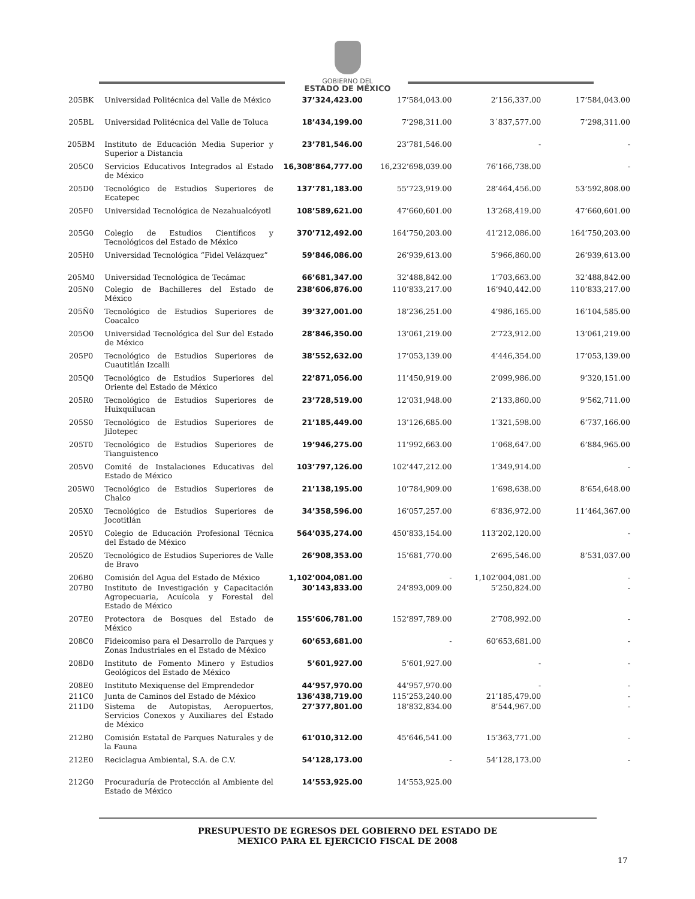GOBIERNO DEL
ESTADO DE MÉXICO
| 205BK | Universidad Politécnica del Valle de México | 37’324,423.00 | 17’584,043.00 | 2’156,337.00 | 17’584,043.00 |
| 205BL | Universidad Politécnica del Valle de Toluca | 18’434,199.00 | 7’298,311.00 | 3´837,577.00 | 7’298,311.00 |
| 205BM | Instituto de Educación Media Superior y Superior a Distancia | 23’781,546.00 | 23’781,546.00 | - | - |
| 205C0 | Servicios Educativos Integrados al Estado de México | 16,308’864,777.00 | 16,232’698,039.00 | 76’166,738.00 | - |
| 205D0 | Tecnológico de Estudios Superiores de Ecatepec | 137’781,183.00 | 55’723,919.00 | 28’464,456.00 | 53’592,808.00 |
| 205F0 | Universidad Tecnológica de Nezahualcóyotl | 108’589,621.00 | 47’660,601.00 | 13’268,419.00 | 47’660,601.00 |
| 205G0 | Colegio de Estudios Científicos y Tecnológicos del Estado de México | 370’712,492.00 | 164’750,203.00 | 41’212,086.00 | 164’750,203.00 |
| 205H0 | Universidad Tecnológica “Fidel Velázquez” | 59’846,086.00 | 26’939,613.00 | 5’966,860.00 | 26’939,613.00 |
| 205M0 | Universidad Tecnológica de Tecámac | 66’681,347.00 | 32’488,842.00 | 1’703,663.00 | 32’488,842.00 |
| 205N0 | Colegio de Bachilleres del Estado de México | 238’606,876.00 | 110’833,217.00 | 16’940,442.00 | 110’833,217.00 |
| 205Ñ0 | Tecnológico de Estudios Superiores de Coacalco | 39’327,001.00 | 18’236,251.00 | 4’986,165.00 | 16’104,585.00 |
| 205O0 | Universidad Tecnológica del Sur del Estado de México | 28’846,350.00 | 13’061,219.00 | 2’723,912.00 | 13’061,219.00 |
| 205P0 | Tecnológico de Estudios Superiores de Cuautitlán Izcalli | 38’552,632.00 | 17’053,139.00 | 4’446,354.00 | 17’053,139.00 |
| 205Q0 | Tecnológico de Estudios Superiores del Oriente del Estado de México | 22’871,056.00 | 11’450,919.00 | 2’099,986.00 | 9’320,151.00 |
| 205R0 | Tecnológico de Estudios Superiores de Huixquilucan | 23’728,519.00 | 12’031,948.00 | 2’133,860.00 | 9’562,711.00 |
| 205S0 | Tecnológico de Estudios Superiores de Jilotepec | 21’185,449.00 | 13’126,685.00 | 1’321,598.00 | 6’737,166.00 |
| 205T0 | Tecnológico de Estudios Superiores de Tianguistenco | 19’946,275.00 | 11’992,663.00 | 1’068,647.00 | 6’884,965.00 |
| 205V0 | Comité de Instalaciones Educativas del Estado de México | 103’797,126.00 | 102’447,212.00 | 1’349,914.00 | - |
| 205W0 | Tecnológico de Estudios Superiores de Chalco | 21’138,195.00 | 10’784,909.00 | 1’698,638.00 | 8’654,648.00 |
| 205X0 | Tecnológico de Estudios Superiores de Jocotitlán | 34’358,596.00 | 16’057,257.00 | 6’836,972.00 | 11’464,367.00 |
| 205Y0 | Colegio de Educación Profesional Técnica del Estado de México | 564’035,274.00 | 450’833,154.00 | 113’202,120.00 | - |
| 205Z0 | Tecnológico de Estudios Superiores de Valle de Bravo | 26’908,353.00 | 15’681,770.00 | 2’695,546.00 | 8’531,037.00 |
| 206B0 | Comisión del Agua del Estado de México | 1,102’004,081.00 | - | 1,102’004,081.00 | - |
| 207B0 | Instituto de Investigación y Capacitación Agropecuaria, Acuícola y Forestal del Estado de México | 30’143,833.00 | 24’893,009.00 | 5’250,824.00 | - |
| 207E0 | Protectora de Bosques del Estado de México | 155’606,781.00 | 152’897,789.00 | 2’708,992.00 | - |
| 208C0 | Fideicomiso para el Desarrollo de Parques y Zonas Industriales en el Estado de México | 60’653,681.00 | - | 60’653,681.00 | - |
| 208D0 | Instituto de Fomento Minero y Estudios Geológicos del Estado de México | 5’601,927.00 | 5’601,927.00 | - | - |
| 208E0 | Instituto Mexiquense del Emprendedor | 44’957,970.00 | 44’957,970.00 | - | - |
| 211C0 | Junta de Caminos del Estado de México | 136’438,719.00 | 115’253,240.00 | 21’185,479.00 | - |
| 211D0 | Sistema de Autopistas, Aeropuertos, Servicios Conexos y Auxiliares del Estado de México | 27’377,801.00 | 18’832,834.00 | 8’544,967.00 | - |
| 212B0 | Comisión Estatal de Parques Naturales y de la Fauna | 61’010,312.00 | 45’646,541.00 | 15’363,771.00 | - |
| 212E0 | Reciclagua Ambiental, S.A. de C.V. | 54’128,173.00 | - | 54’128,173.00 | - |
| 212G0 | Procuraduría de Protección al Ambiente del Estado de México | 14’553,925.00 | 14’553,925.00 | | |
PRESUPUESTO DE EGRESOS DEL GOBIERNO DEL ESTADO DE
MEXICO PARA EL EJERCICIO FISCAL DE 2008
17